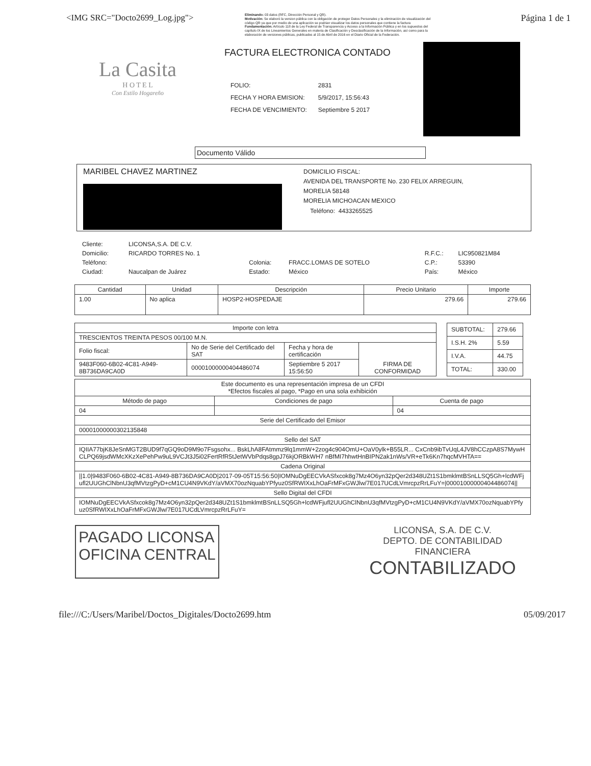<IMG SRC="Docto2699_Log.jpg">
Eliminando: 03 datos (RFC, Dirección Personal y QR).
Motivación: Se elaboró la version pública con la obligación de proteger Datos Personales y la eliminación de visualización del código QR ya que por medio de una aplicación se podrian visualizar los datos personales que contiene la factura
Fundamentación: Artículo 118 de la Ley Federal de Transparencia y Acceso a la Información Pública y en los supuestos del capítulo IX de los Lineamientos Generales en materia de Clasificación y Desclasificación de la Información, así como para la elaboración de versiones públicas, publicados al 15 de Abril de 2016 en el Diario Oficial de la Federación.
Página 1 de 1
La Casita
H O T E L
Con Estilo Hogareño
FACTURA ELECTRONICA CONTADO
| FOLIO: | 2831 |
| FECHA Y HORA EMISION: | 5/9/2017, 15:56:43 |
| FECHA DE VENCIMIENTO: | Septiembre 5 2017 |
Documento Válido
MARIBEL CHAVEZ MARTINEZ
DOMICILIO FISCAL:
AVENIDA DEL TRANSPORTE No. 230 FELIX ARREGUIN,
MORELIA 58148
MORELIA MICHOACAN MEXICO
Teléfono: 4433265525
| Cliente: | LICONSA,S.A. DE C.V. | | | | |
| Domicilio: | RICARDO TORRES No. 1 | | | R.F.C.: | LIC950821M84 |
| Teléfono: | | Colonia: | FRACC.LOMAS DE SOTELO | C.P.: | 53390 |
| Ciudad: | Naucalpan de Juárez | Estado: | México | País: | México |
| Cantidad | Unidad | Descripción | Precio Unitario | Importe |
| --- | --- | --- | --- | --- |
| 1.00 | No aplica | HOSP2-HOSPEDAJE | 279.66 | 279.66 |
| Importe con letra | | | |
| TRESCIENTOS TREINTA PESOS 00/100 M.N. | | | |
| Folio fiscal: | No de Serie del Certificado del SAT | Fecha y hora de certificación | FIRMA DE CONFORMIDAD |
| 9483F060-6B02-4C81-A949-8B736DA9CA0D | 00001000000404486074 | Septiembre 5 2017 15:56:50 | |
| SUBTOTAL: | 279.66 |
| I.S.H. 2% | 5.59 |
| I.V.A. | 44.75 |
| TOTAL: | 330.00 |
| Este documento es una representación impresa de un CFDI *Efectos fiscales al pago, *Pago en una sola exhibición | | |
| Método de pago | Condiciones de pago | Cuenta de pago |
| 04 | | 04 |
| Serie del Certificado del Emisor | | |
| 00001000000302135848 | | |
| Sello del SAT | | |
| IQIIA77bjK8JeSnMGT2BUD9f7qGQ9oD9M9o7Fsgsohx... BskLhA8FAtmmz9lq1mmW+2zog4c904OmU+OaV0ylk+B55LR... CxCnb9ibTvUqL4JV8hCCzpA8S7MywHCLPQ69jsdWMcXKzXePehPw9uL9VCJt3J5i02FertRfR5tJetWVbPdqs8gpJ76kjORBkWH7 nBfMI7hhwtHnBIPN2ak1nWs/VR+eTk6Kn7hqcMVHTA== | | |
| Cadena Original | | |
| //1.0/9483F060-6B02-4C81-A949-8B736DA9CA0D/2017-09-05T15:56:50/IOMNuDgEECVkASfxcok8g7Mz4O6yn32pQer2d348UZt1S1bmklmtBSnLLSQ5Gh+lcdWFjufl2UUGhClNbnU3qfMVtzgPyD+cM1CU4N9VKdY/aVMX70ozNquabYPfyuz0SfRWIXxLhOaFrMFxGWJlw/7E017UCdLVmrcpzRrLFuY=/00001000000404486074// | | |
| Sello Digital del CFDI | | |
| IOMNuDgEECVkASfxcok8g7Mz4O6yn32pQer2d348UZt1S1bmklmtBSnLLSQ5Gh+lcdWFjufl2UUGhClNbnU3qfMVtzgPyD+cM1CU4N9VKdY/aVMX70ozNquabYPfyuz0SfRWIXxLhOaFrMFxGWJlw/7E017UCdLVmrcpzRrLFuY= | | |
PAGADO LICONSA
OFICINA CENTRAL
LICONSA, S.A. DE C.V.
DEPTO. DE CONTABILIDAD
FINANCIERA
CONTABILIZADO
file:///C:/Users/Maribel/Doctos_Digitales/Docto2699.htm 05/09/2017